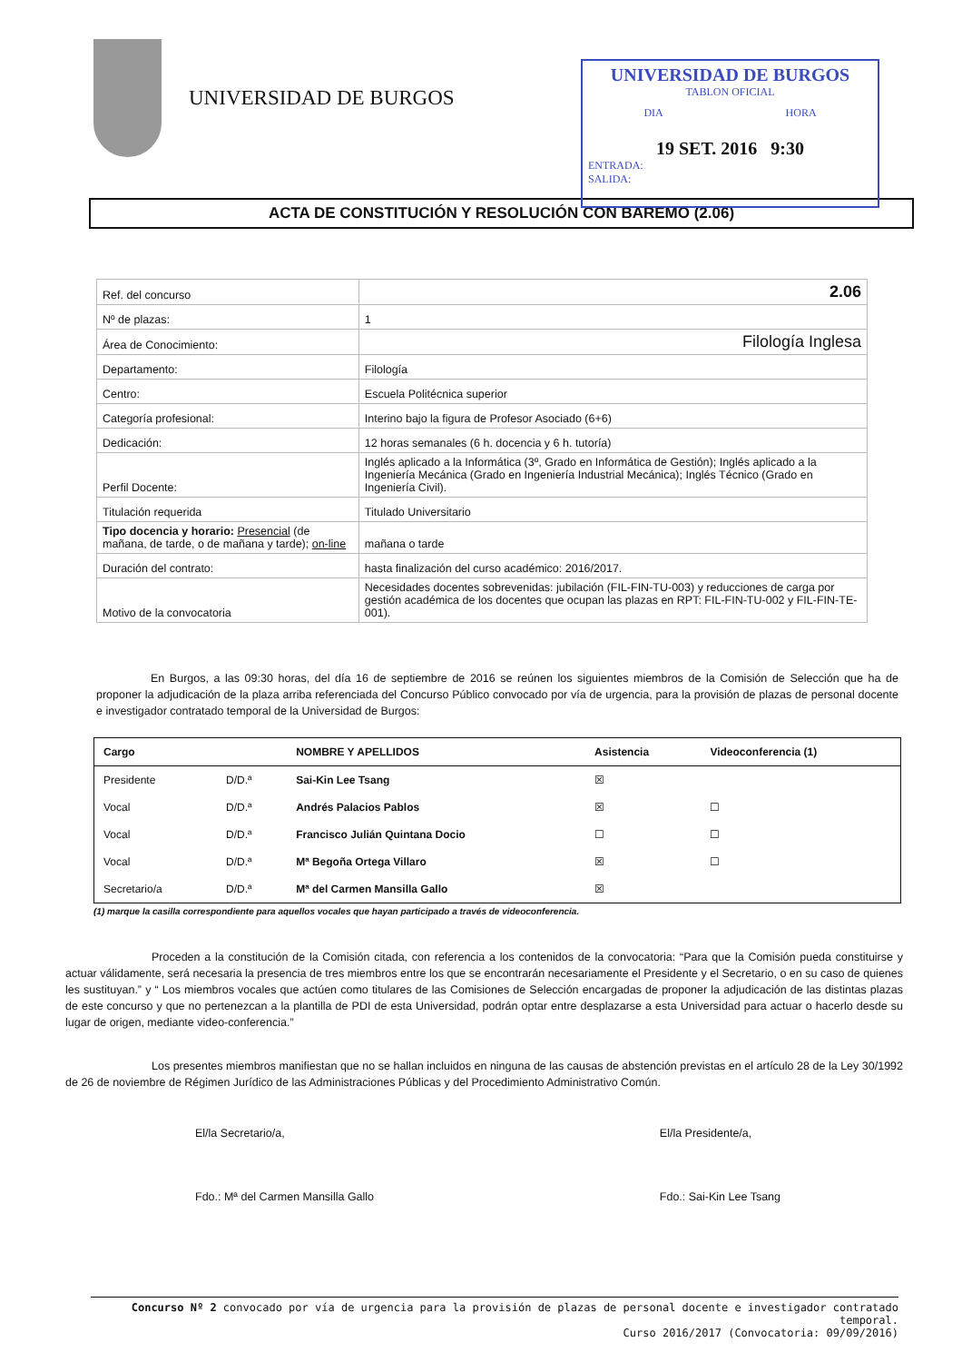UNIVERSIDAD DE BURGOS
UNIVERSIDAD DE BURGOS
TABLON OFICIAL
DIA HORA
19 SET. 2016 9:30
ENTRADA:
SALIDA:
ACTA DE CONSTITUCIÓN Y RESOLUCIÓN CON BAREMO (2.06)
| Ref. del concurso | | 2.06 |
| Nº de plazas: | | 1 |
| Área de Conocimiento: | | Filología Inglesa |
| Departamento: | | Filología |
| Centro: | | Escuela Politécnica superior |
| Categoría profesional: | | Interino bajo la figura de Profesor Asociado (6+6) |
| Dedicación: | | 12 horas semanales (6 h. docencia y 6 h. tutoría) |
| Perfil Docente: | | Inglés aplicado a la Informática (3º, Grado en Informática de Gestión); Inglés aplicado a la Ingeniería Mecánica (Grado en Ingeniería Industrial Mecánica); Inglés Técnico (Grado en Ingeniería Civil). |
| Titulación requerida | | Titulado Universitario |
| Tipo docencia y horario: Presencial (de mañana, de tarde, o de mañana y tarde); on-line | | mañana o tarde |
| Duración del contrato: | | hasta finalización del curso académico: 2016/2017. |
| Motivo de la convocatoria | Necesidades docentes sobrevenidas: jubilación (FIL-FIN-TU-003) y reducciones de carga por gestión académica de los docentes que ocupan las plazas en RPT: FIL-FIN-TU-002 y FIL-FIN-TE-001). | |
En Burgos, a las 09:30 horas, del día 16 de septiembre de 2016 se reúnen los siguientes miembros de la Comisión de Selección que ha de proponer la adjudicación de la plaza arriba referenciada del Concurso Público convocado por vía de urgencia, para la provisión de plazas de personal docente e investigador contratado temporal de la Universidad de Burgos:
| Cargo | | NOMBRE Y APELLIDOS | Asistencia | Videoconferencia (1) |
| --- | --- | --- | --- | --- |
| Presidente | D/D.ª | Sai-Kin Lee Tsang | ☒ | |
| Vocal | D/D.ª | Andrés Palacios Pablos | ☒ | ☐ |
| Vocal | D/D.ª | Francisco Julián Quintana Docio | ☐ | ☐ |
| Vocal | D/D.ª | Mª Begoña Ortega Villaro | ☒ | ☐ |
| Secretario/a | D/D.ª | Mª del Carmen Mansilla Gallo | ☒ | |
(1) marque la casilla correspondiente para aquellos vocales que hayan participado a través de videoconferencia.
Proceden a la constitución de la Comisión citada, con referencia a los contenidos de la convocatoria: “Para que la Comisión pueda constituirse y actuar válidamente, será necesaria la presencia de tres miembros entre los que se encontrarán necesariamente el Presidente y el Secretario, o en su caso de quienes les sustituyan.” y “ Los miembros vocales que actúen como titulares de las Comisiones de Selección encargadas de proponer la adjudicación de las distintas plazas de este concurso y que no pertenezcan a la plantilla de PDI de esta Universidad, podrán optar entre desplazarse a esta Universidad para actuar o hacerlo desde su lugar de origen, mediante video-conferencia.”
Los presentes miembros manifiestan que no se hallan incluidos en ninguna de las causas de abstención previstas en el artículo 28 de la Ley 30/1992 de 26 de noviembre de Régimen Jurídico de las Administraciones Públicas y del Procedimiento Administrativo Común.
El/la Secretario/a,
Fdo.: Mª del Carmen Mansilla Gallo
El/la Presidente/a,
Fdo.: Sai-Kin Lee Tsang
Concurso Nº 2 convocado por vía de urgencia para la provisión de plazas de personal docente e investigador contratado temporal.
Curso 2016/2017 (Convocatoria: 09/09/2016)